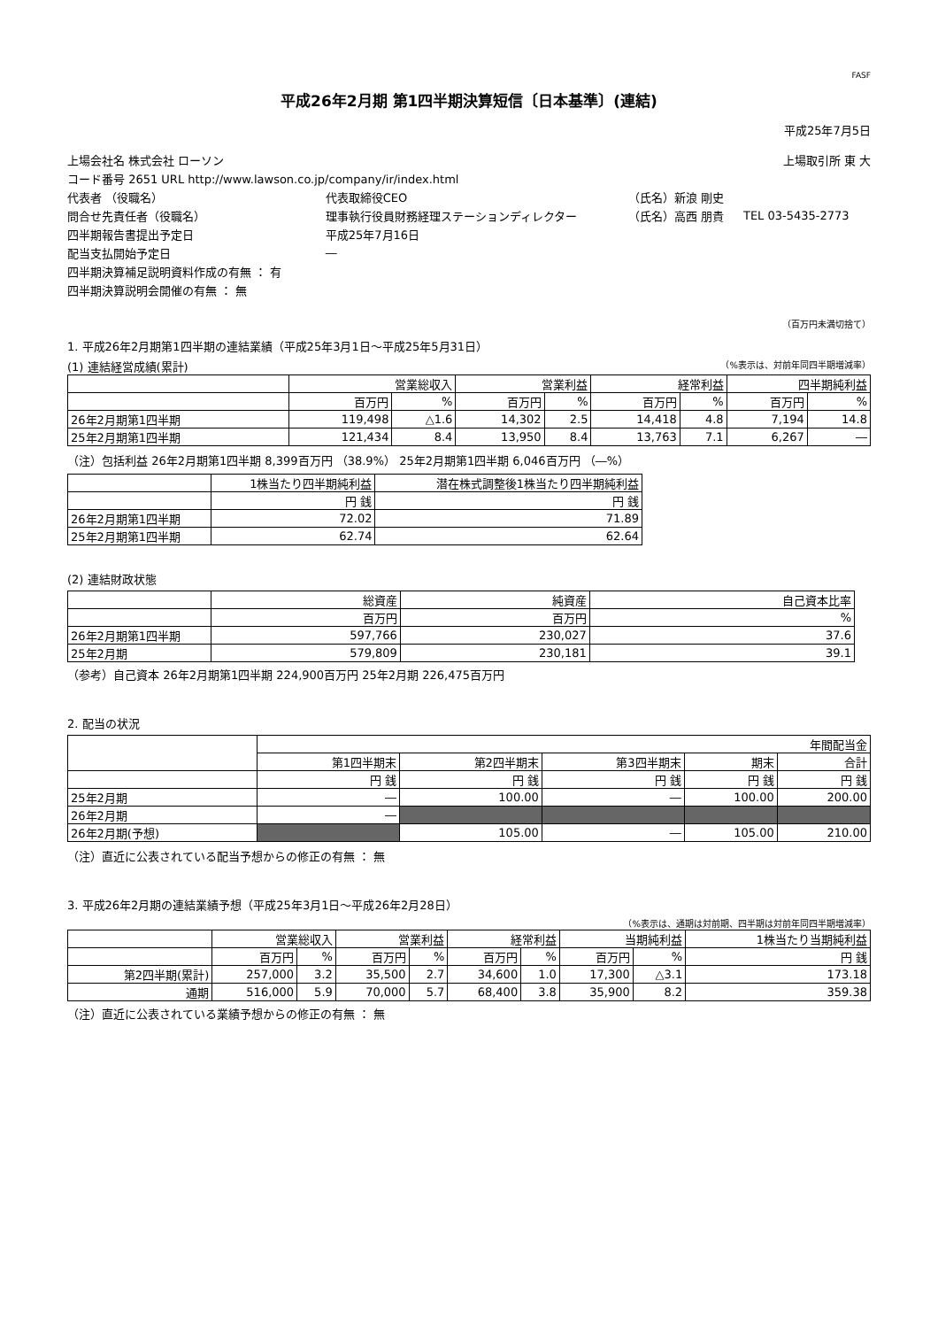FASF
平成26年2月期 第1四半期決算短信〔日本基準〕(連結)
平成25年7月5日
| 上場会社名 株式会社 ローソン | | | 上場取引所 東 大 |
| コード番号 2651 URL http://www.lawson.co.jp/company/ir/index.html | | | |
| 代表者 （役職名） | 代表取締役CEO | （氏名）新浪 剛史 | |
| 問合せ先責任者（役職名） | 理事執行役員財務経理ステーションディレクター | （氏名）高西 朋貴 | TEL 03-5435-2773 |
| 四半期報告書提出予定日 | 平成25年7月16日 | | |
| 配当支払開始予定日 | ― | | |
| 四半期決算補足説明資料作成の有無 ： 有 | | | |
| 四半期決算説明会開催の有無 ： 無 | | | |
（百万円未満切捨て）
1. 平成26年2月期第1四半期の連結業績（平成25年3月1日～平成25年5月31日）
(1) 連結経営成績(累計) （%表示は、対前年同四半期増減率）
| | 営業総収入 | | 営業利益 | | 経常利益 | | 四半期純利益 | |
| | 百万円 | % | 百万円 | % | 百万円 | % | 百万円 | % |
| 26年2月期第1四半期 | 119,498 | △1.6 | 14,302 | 2.5 | 14,418 | 4.8 | 7,194 | 14.8 |
| 25年2月期第1四半期 | 121,434 | 8.4 | 13,950 | 8.4 | 13,763 | 7.1 | 6,267 | ― |
（注）包括利益 26年2月期第1四半期 8,399百万円 （38.9%） 25年2月期第1四半期 6,046百万円 （―%）
| | 1株当たり四半期純利益 | 潜在株式調整後1株当たり四半期純利益 |
| | 円 銭 | 円 銭 |
| 26年2月期第1四半期 | 72.02 | 71.89 |
| 25年2月期第1四半期 | 62.74 | 62.64 |
(2) 連結財政状態
| | 総資産 | 純資産 | 自己資本比率 |
| | 百万円 | 百万円 | % |
| 26年2月期第1四半期 | 597,766 | 230,027 | 37.6 |
| 25年2月期 | 579,809 | 230,181 | 39.1 |
（参考）自己資本 26年2月期第1四半期 224,900百万円 25年2月期 226,475百万円
2. 配当の状況
| | 年間配当金 | | | | |
| | 第1四半期末 | 第2四半期末 | 第3四半期末 | 期末 | 合計 |
| | 円 銭 | 円 銭 | 円 銭 | 円 銭 | 円 銭 |
| 25年2月期 | ― | 100.00 | ― | 100.00 | 200.00 |
| 26年2月期 | ― | | | | |
| 26年2月期(予想) | | 105.00 | ― | 105.00 | 210.00 |
（注）直近に公表されている配当予想からの修正の有無 ： 無
3. 平成26年2月期の連結業績予想（平成25年3月1日～平成26年2月28日）
（%表示は、通期は対前期、四半期は対前年同四半期増減率）
| | 営業総収入 | | 営業利益 | | 経常利益 | | 当期純利益 | | 1株当たり当期純利益 |
| | 百万円 | % | 百万円 | % | 百万円 | % | 百万円 | % | 円 銭 |
| 第2四半期(累計) | 257,000 | 3.2 | 35,500 | 2.7 | 34,600 | 1.0 | 17,300 | △3.1 | 173.18 |
| 通期 | 516,000 | 5.9 | 70,000 | 5.7 | 68,400 | 3.8 | 35,900 | 8.2 | 359.38 |
（注）直近に公表されている業績予想からの修正の有無 ： 無